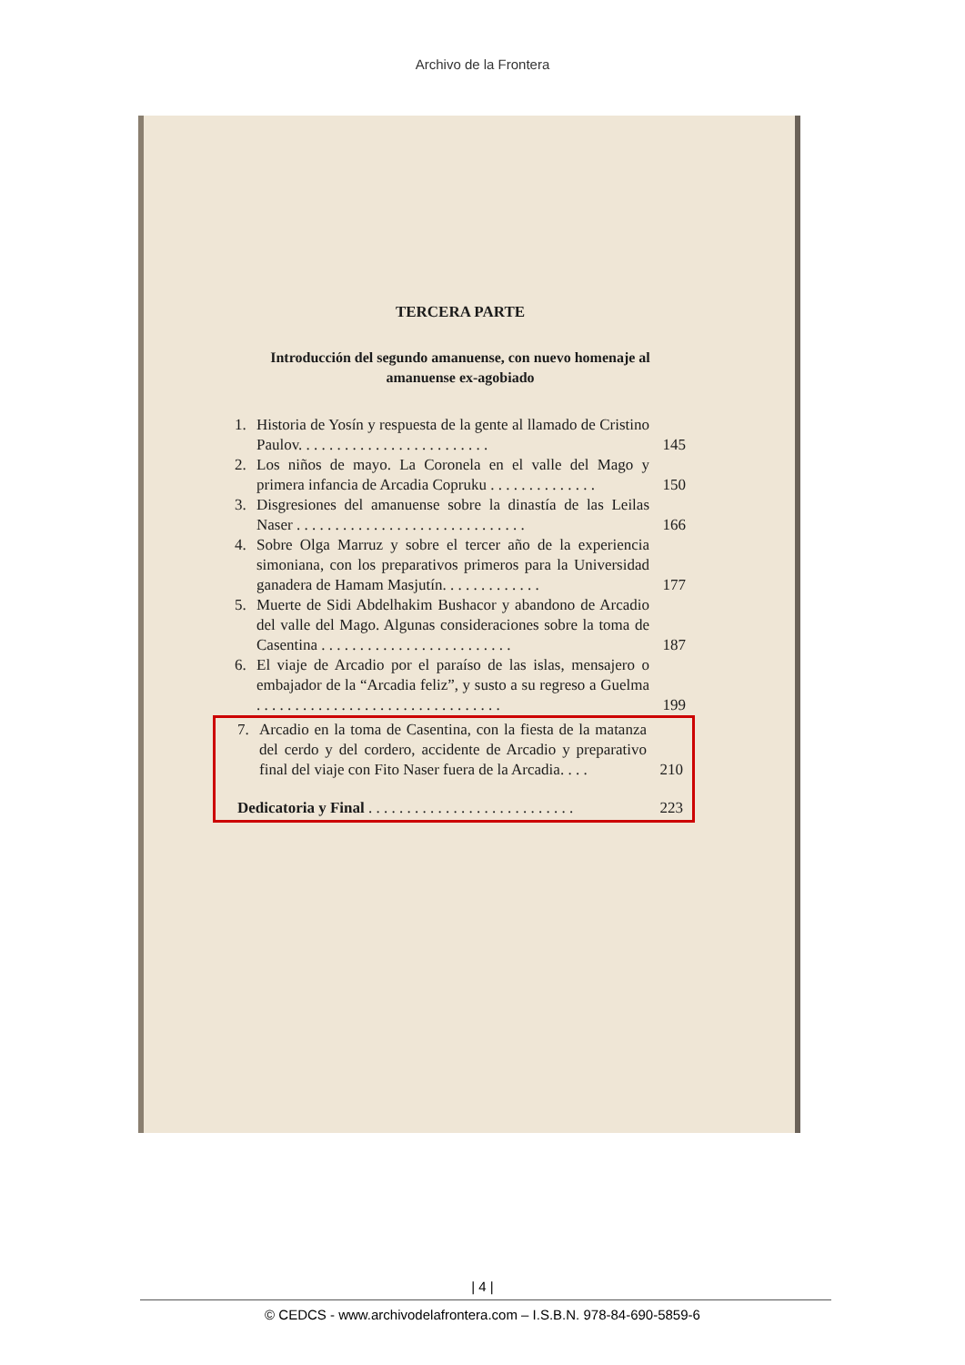Archivo de la Frontera
TERCERA PARTE
Introducción del segundo amanuense, con nuevo homenaje al amanuense ex-agobiado
1. Historia de Yosín y respuesta de la gente al llamado de Cristino Paulov. . . . . . . . . . . . . . . . . . . . . . . . . 145
2. Los niños de mayo. La Coronela en el valle del Mago y primera infancia de Arcadia Copruku . . . . . . . . . . . . . . 150
3. Disgresiones del amanuense sobre la dinastía de las Leilas Naser . . . . . . . . . . . . . . . . . . . . . . . . . . . . . . 166
4. Sobre Olga Marruz y sobre el tercer año de la experiencia simoniana, con los preparativos primeros para la Universidad ganadera de Hamam Masjutín. . . . . . . . . . . . . 177
5. Muerte de Sidi Abdelhakim Bushacor y abandono de Arcadio del valle del Mago. Algunas consideraciones sobre la toma de Casentina . . . . . . . . . . . . . . . . . . . . . . . . . 187
6. El viaje de Arcadio por el paraíso de las islas, mensajero o embajador de la “Arcadia feliz”, y susto a su regreso a Guelma . . . . . . . . . . . . . . . . . . . . . . . . . . . . . . . . 199
7. Arcadio en la toma de Casentina, con la fiesta de la matanza del cerdo y del cordero, accidente de Arcadio y preparativo final del viaje con Fito Naser fuera de la Arcadia. . . . 210
Dedicatoria y Final . . . . . . . . . . . . . . . . . . . . . . . . . . . 223
| 4 |
© CEDCS - www.archivodelafrontera.com – I.S.B.N. 978-84-690-5859-6